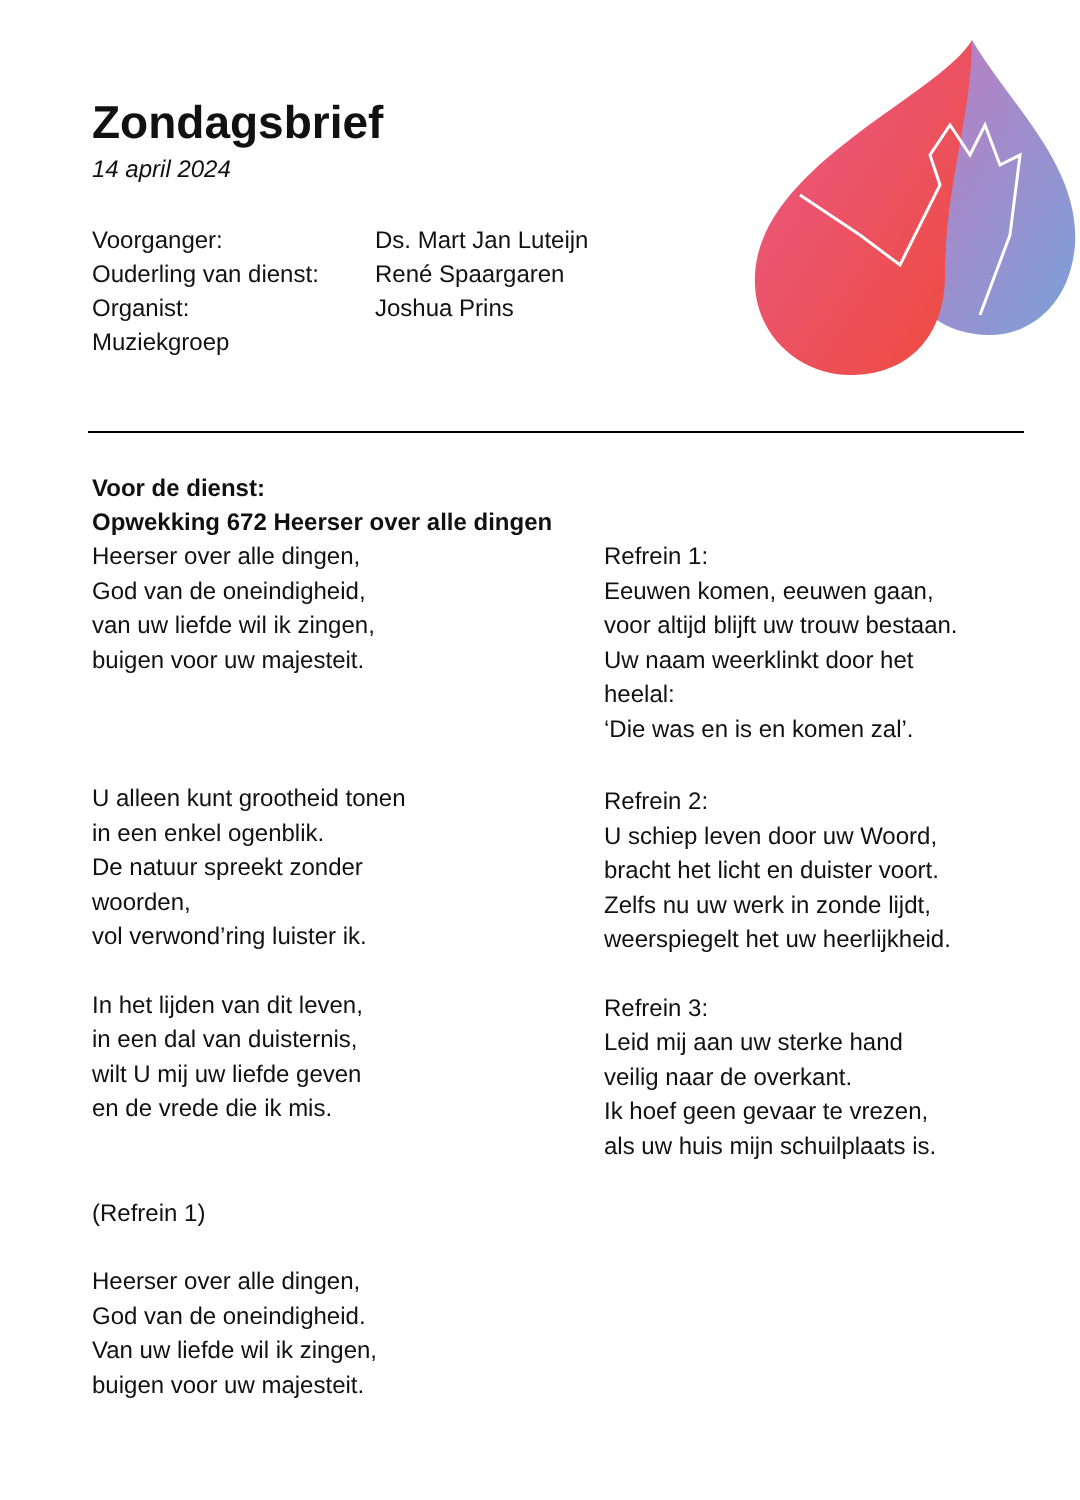Zondagsbrief
14 april 2024
Voorganger:
Ds. Mart Jan Luteijn
Ouderling van dienst:
René Spaargaren
Organist:
Joshua Prins
Muziekgroep
Voor de dienst:
Opwekking 672 Heerser over alle dingen
Heerser over alle dingen,
God van de oneindigheid,
van uw liefde wil ik zingen,
buigen voor uw majesteit.
U alleen kunt grootheid tonen
in een enkel ogenblik.
De natuur spreekt zonder
woorden,
vol verwond’ring luister ik.
In het lijden van dit leven,
in een dal van duisternis,
wilt U mij uw liefde geven
en de vrede die ik mis.
(Refrein 1)
Heerser over alle dingen,
God van de oneindigheid.
Van uw liefde wil ik zingen,
buigen voor uw majesteit.
Refrein 1:
Eeuwen komen, eeuwen gaan,
voor altijd blijft uw trouw bestaan.
Uw naam weerklinkt door het
heelal:
‘Die was en is en komen zal’.
Refrein 2:
U schiep leven door uw Woord,
bracht het licht en duister voort.
Zelfs nu uw werk in zonde lijdt,
weerspiegelt het uw heerlijkheid.
Refrein 3:
Leid mij aan uw sterke hand
veilig naar de overkant.
Ik hoef geen gevaar te vrezen,
als uw huis mijn schuilplaats is.